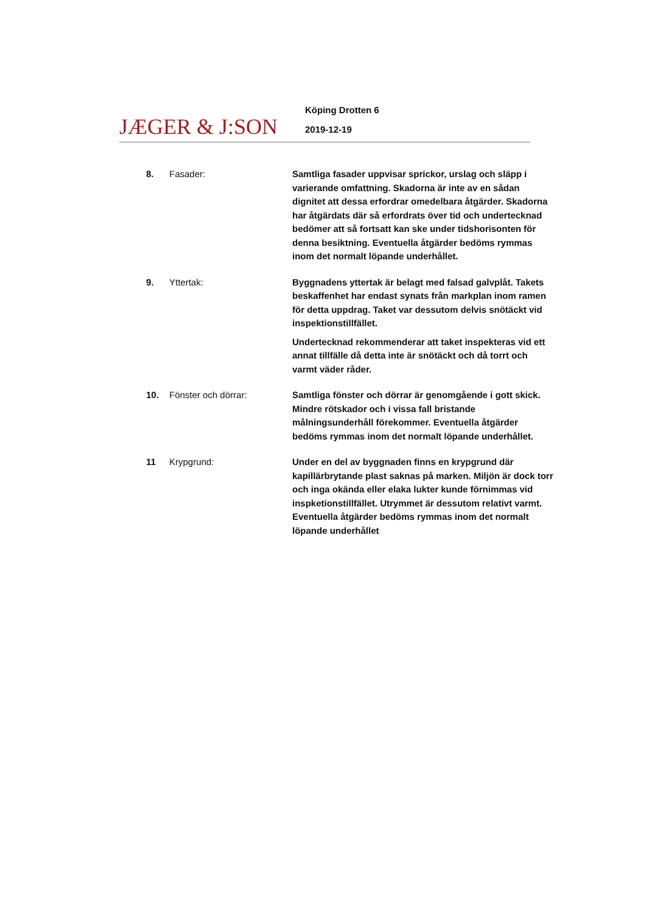JÆGER & J:SON
Köping Drotten 6
2019-12-19
8. Fasader: Samtliga fasader uppvisar sprickor, urslag och släpp i varierande omfattning. Skadorna är inte av en sådan dignitet att dessa erfordrar omedelbara åtgärder. Skadorna har åtgärdats där så erfordrats över tid och undertecknad bedömer att så fortsatt kan ske under tidshorisonten för denna besiktning. Eventuella åtgärder bedöms rymmas inom det normalt löpande underhållet.
9. Yttertak: Byggnadens yttertak är belagt med falsad galvplåt. Takets beskaffenhet har endast synats från markplan inom ramen för detta uppdrag. Taket var dessutom delvis snötäckt vid inspektionstillfället.
Undertecknad rekommenderar att taket inspekteras vid ett annat tillfälle då detta inte är snötäckt och då torrt och varmt väder råder.
10. Fönster och dörrar: Samtliga fönster och dörrar är genomgående i gott skick. Mindre rötskador och i vissa fall bristande målningsunderhåll förekommer. Eventuella åtgärder bedöms rymmas inom det normalt löpande underhållet.
11 Krypgrund: Under en del av byggnaden finns en krypgrund där kapillärbrytande plast saknas på marken. Miljön är dock torr och inga okända eller elaka lukter kunde förnimmas vid inspketionstillfället. Utrymmet är dessutom relativt varmt. Eventuella åtgärder bedöms rymmas inom det normalt löpande underhållet